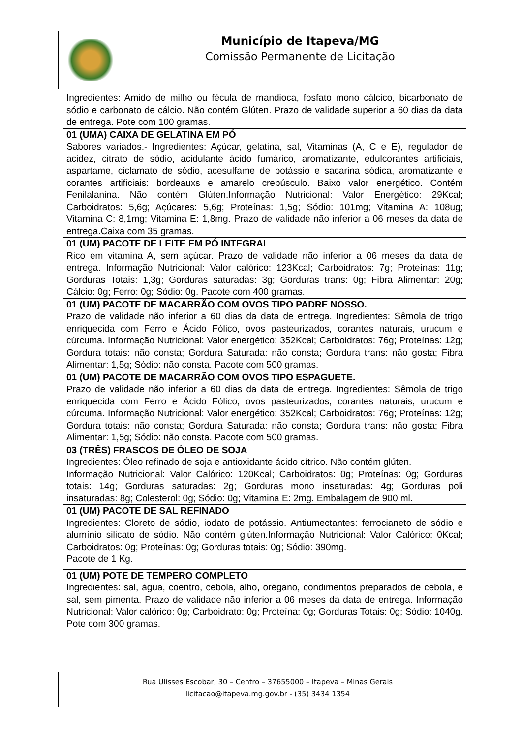Município de Itapeva/MG
Comissão Permanente de Licitação
| Ingredientes: Amido de milho ou fécula de mandioca, fosfato mono cálcico, bicarbonato de sódio e carbonato de cálcio. Não contém Glúten. Prazo de validade superior a 60 dias da data de entrega. Pote com 100 gramas. |
| 01 (UMA) CAIXA DE GELATINA EM PÓ Sabores variados.- Ingredientes: Açúcar, gelatina, sal, Vitaminas (A, C e E), regulador de acidez, citrato de sódio, acidulante ácido fumárico, aromatizante, edulcorantes artificiais, aspartame, ciclamato de sódio, acesulfame de potássio e sacarina sódica, aromatizante e corantes artificiais: bordeauxs e amarelo crepúsculo. Baixo valor energético. Contém Fenilalanina. Não contém Glúten.Informação Nutricional: Valor Energético: 29Kcal; Carboidratos: 5,6g; Açúcares: 5,6g; Proteínas: 1,5g; Sódio: 101mg; Vitamina A: 108ug; Vitamina C: 8,1mg; Vitamina E: 1,8mg. Prazo de validade não inferior a 06 meses da data de entrega.Caixa com 35 gramas. |
| 01 (UM) PACOTE DE LEITE EM PÓ INTEGRAL Rico em vitamina A, sem açúcar. Prazo de validade não inferior a 06 meses da data de entrega. Informação Nutricional: Valor calórico: 123Kcal; Carboidratos: 7g; Proteínas: 11g; Gorduras Totais: 1,3g; Gorduras saturadas: 3g; Gorduras trans: 0g; Fibra Alimentar: 20g; Cálcio: 0g; Ferro: 0g; Sódio: 0g. Pacote com 400 gramas. |
| 01 (UM) PACOTE DE MACARRÃO COM OVOS TIPO PADRE NOSSO. Prazo de validade não inferior a 60 dias da data de entrega. Ingredientes: Sêmola de trigo enriquecida com Ferro e Ácido Fólico, ovos pasteurizados, corantes naturais, urucum e cúrcuma. Informação Nutricional: Valor energético: 352Kcal; Carboidratos: 76g; Proteínas: 12g; Gordura totais: não consta; Gordura Saturada: não consta; Gordura trans: não gosta; Fibra Alimentar: 1,5g; Sódio: não consta. Pacote com 500 gramas. |
| 01 (UM) PACOTE DE MACARRÃO COM OVOS TIPO ESPAGUETE. Prazo de validade não inferior a 60 dias da data de entrega. Ingredientes: Sêmola de trigo enriquecida com Ferro e Ácido Fólico, ovos pasteurizados, corantes naturais, urucum e cúrcuma. Informação Nutricional: Valor energético: 352Kcal; Carboidratos: 76g; Proteínas: 12g; Gordura totais: não consta; Gordura Saturada: não consta; Gordura trans: não gosta; Fibra Alimentar: 1,5g; Sódio: não consta. Pacote com 500 gramas. |
| 03 (TRÊS) FRASCOS DE ÓLEO DE SOJA Ingredientes: Óleo refinado de soja e antioxidante ácido cítrico. Não contém glúten. Informação Nutricional: Valor Calórico: 120Kcal; Carboidratos: 0g; Proteínas: 0g; Gorduras totais: 14g; Gorduras saturadas: 2g; Gorduras mono insaturadas: 4g; Gorduras poli insaturadas: 8g; Colesterol: 0g; Sódio: 0g; Vitamina E: 2mg. Embalagem de 900 ml. |
| 01 (UM) PACOTE DE SAL REFINADO Ingredientes: Cloreto de sódio, iodato de potássio. Antiumectantes: ferrocianeto de sódio e alumínio silicato de sódio. Não contém glúten.Informação Nutricional: Valor Calórico: 0Kcal; Carboidratos: 0g; Proteínas: 0g; Gorduras totais: 0g; Sódio: 390mg. Pacote de 1 Kg. |
| 01 (UM) POTE DE TEMPERO COMPLETO Ingredientes: sal, água, coentro, cebola, alho, orégano, condimentos preparados de cebola, e sal, sem pimenta. Prazo de validade não inferior a 06 meses da data de entrega. Informação Nutricional: Valor calórico: 0g; Carboidrato: 0g; Proteína: 0g; Gorduras Totais: 0g; Sódio: 1040g. Pote com 300 gramas. |
Rua Ulisses Escobar, 30 – Centro – 37655000 – Itapeva – Minas Gerais
licitacao@itapeva.mg.gov.br - (35) 3434 1354